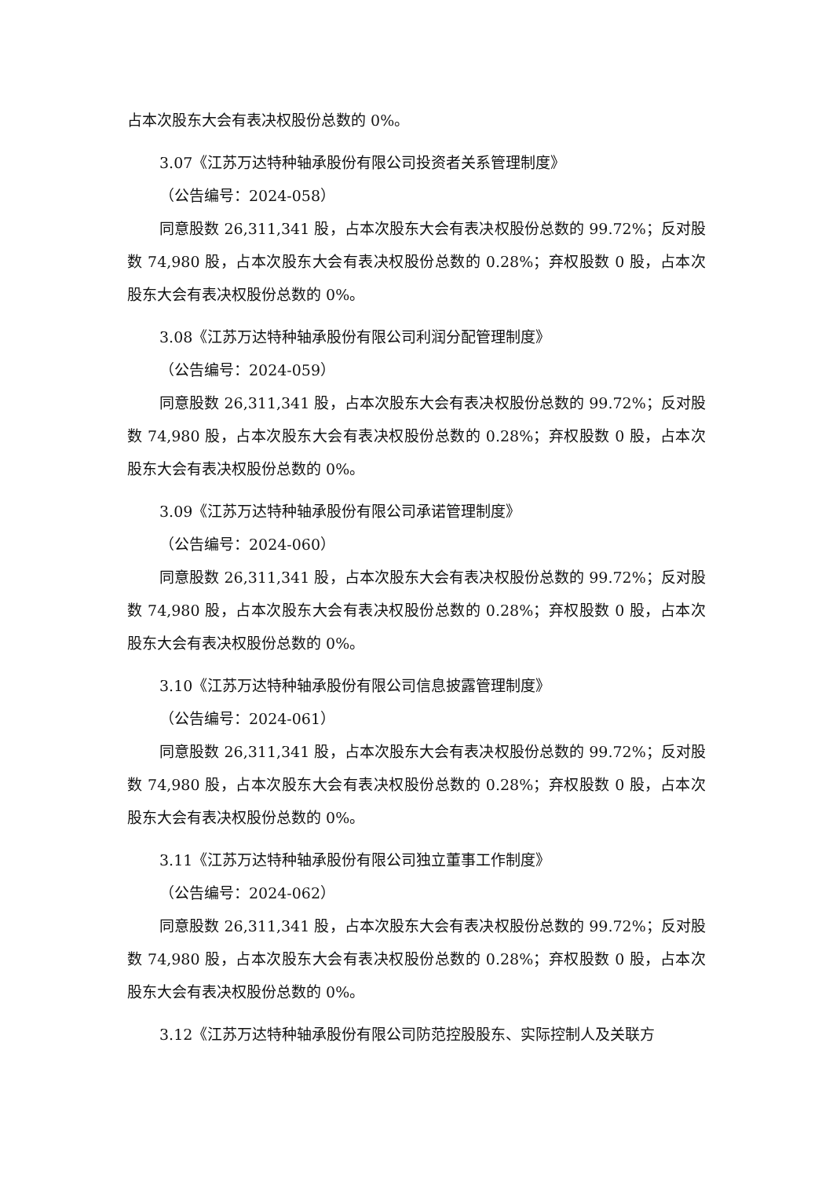占本次股东大会有表决权股份总数的 0%。
3.07《江苏万达特种轴承股份有限公司投资者关系管理制度》
（公告编号：2024-058）
同意股数 26,311,341 股，占本次股东大会有表决权股份总数的 99.72%；反对股数 74,980 股，占本次股东大会有表决权股份总数的 0.28%；弃权股数 0 股，占本次股东大会有表决权股份总数的 0%。
3.08《江苏万达特种轴承股份有限公司利润分配管理制度》
（公告编号：2024-059）
同意股数 26,311,341 股，占本次股东大会有表决权股份总数的 99.72%；反对股数 74,980 股，占本次股东大会有表决权股份总数的 0.28%；弃权股数 0 股，占本次股东大会有表决权股份总数的 0%。
3.09《江苏万达特种轴承股份有限公司承诺管理制度》
（公告编号：2024-060）
同意股数 26,311,341 股，占本次股东大会有表决权股份总数的 99.72%；反对股数 74,980 股，占本次股东大会有表决权股份总数的 0.28%；弃权股数 0 股，占本次股东大会有表决权股份总数的 0%。
3.10《江苏万达特种轴承股份有限公司信息披露管理制度》
（公告编号：2024-061）
同意股数 26,311,341 股，占本次股东大会有表决权股份总数的 99.72%；反对股数 74,980 股，占本次股东大会有表决权股份总数的 0.28%；弃权股数 0 股，占本次股东大会有表决权股份总数的 0%。
3.11《江苏万达特种轴承股份有限公司独立董事工作制度》
（公告编号：2024-062）
同意股数 26,311,341 股，占本次股东大会有表决权股份总数的 99.72%；反对股数 74,980 股，占本次股东大会有表决权股份总数的 0.28%；弃权股数 0 股，占本次股东大会有表决权股份总数的 0%。
3.12《江苏万达特种轴承股份有限公司防范控股股东、实际控制人及关联方